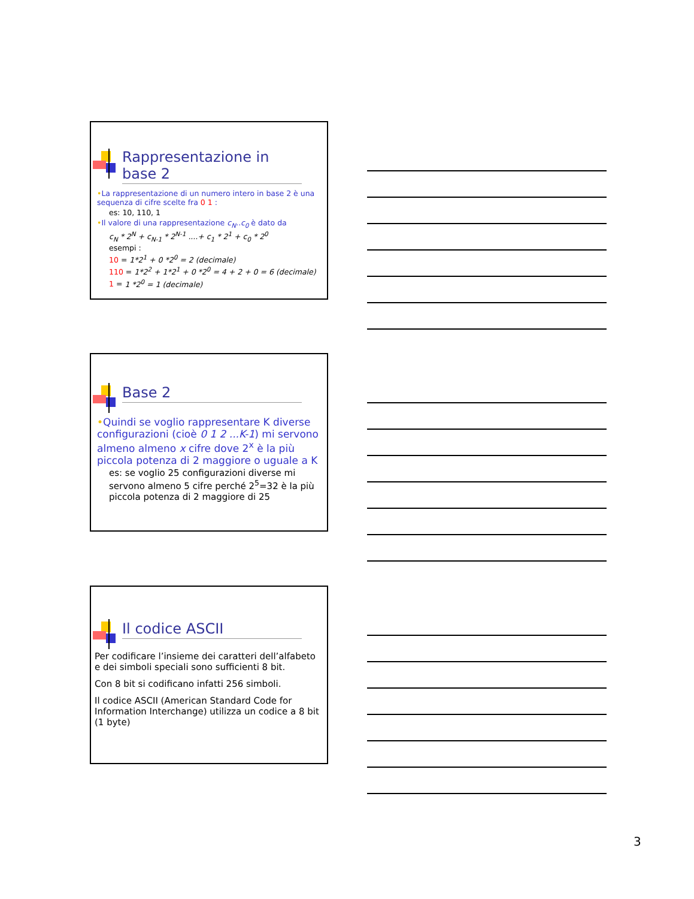Rappresentazione in base 2
•La rappresentazione di un numero intero in base 2 è una sequenza di cifre scelte fra 0 1 :
es: 10, 110, 1
•Il valore di una rappresentazione c<sub>N</sub>..c<sub>0</sub> è dato da
c<sub>N</sub> * 2<sup>N</sup> + c<sub>N-1</sub> * 2<sup>N-1</sup> ....+ c<sub>1</sub> * 2<sup>1</sup> + c<sub>0</sub> * 2<sup>0</sup>
esempi :
10 = 1*2<sup>1</sup> + 0 *2<sup>0</sup> = 2 (decimale)
110 = 1*2<sup>2</sup> + 1*2<sup>1</sup> + 0 *2<sup>0</sup> = 4 + 2 + 0 = 6 (decimale)
1 = 1 *2<sup>0</sup> = 1 (decimale)
Base 2
•Quindi se voglio rappresentare K diverse configurazioni (cioè 0 1 2 ...K-1) mi servono almeno almeno x cifre dove 2<sup>x</sup> è la più piccola potenza di 2 maggiore o uguale a K
es: se voglio 25 configurazioni diverse mi servono almeno 5 cifre perché 2<sup>5</sup>=32 è la più piccola potenza di 2 maggiore di 25
Il codice ASCII
Per codificare l’insieme dei caratteri dell’alfabeto e dei simboli speciali sono sufficienti 8 bit.
Con 8 bit si codificano infatti 256 simboli.
Il codice ASCII (American Standard Code for Information Interchange) utilizza un codice a 8 bit (1 byte)
3